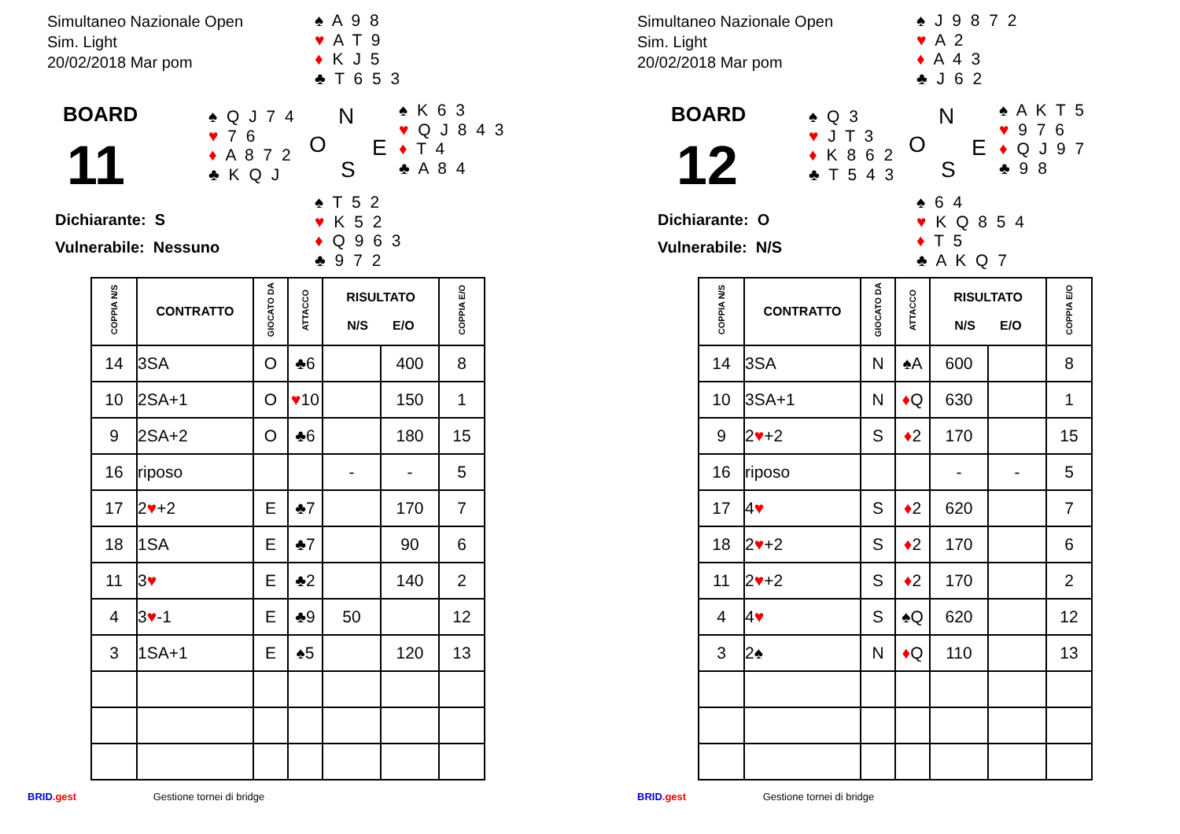Simultaneo Nazionale Open
Sim. Light
20/02/2018 Mar pom
♠ A 9 8
♥ A T 9
♦ K J 5
♣ T 6 5 3
BOARD
11
♠ Q J 7 4
♥ 7 6
♦ A 8 7 2
♣ K Q J
N
O E
S
♠ K 6 3
♥ Q J 8 4 3
♦ T 4
♣ A 8 4
Dichiarante: S
Vulnerabile: Nessuno
♠ T 5 2
♥ K 5 2
♦ Q 9 6 3
♣ 9 7 2
| COPPIA N/S | CONTRATTO | GIOCATO DA | ATTACCO | RISULTATO N/S E/O | | COPPIA E/O |
| --- | --- | --- | --- | --- | --- | --- |
| 14 | 3SA | O | ♣6 | | 400 | 8 |
| 10 | 2SA+1 | O | ♥ 10 | | 150 | 1 |
| 9 | 2SA+2 | O | ♣6 | | 180 | 15 |
| 16 | riposo | | | - | - | 5 |
| 17 | 2 ♥ +2 | E | ♣7 | | 170 | 7 |
| 18 | 1SA | E | ♣7 | | 90 | 6 |
| 11 | 3 ♥ | E | ♣2 | | 140 | 2 |
| 4 | 3 ♥ -1 | E | ♣9 | 50 | | 12 |
| 3 | 1SA+1 | E | ♠5 | | 120 | 13 |
BRID.gest Gestione tornei di bridge
Simultaneo Nazionale Open
Sim. Light
20/02/2018 Mar pom
♠ J 9 8 7 2
♥ A 2
♦ A 4 3
♣ J 6 2
BOARD
12
♠ Q 3
♥ J T 3
♦ K 8 6 2
♣ T 5 4 3
N
O E
S
♠ A K T 5
♥ 9 7 6
♦ Q J 9 7
♣ 9 8
Dichiarante: O
Vulnerabile: N/S
♠ 6 4
♥ K Q 8 5 4
♦ T 5
♣ A K Q 7
| COPPIA N/S | CONTRATTO | GIOCATO DA | ATTACCO | RISULTATO N/S E/O | | COPPIA E/O |
| --- | --- | --- | --- | --- | --- | --- |
| 14 | 3SA | N | ♠A | 600 | | 8 |
| 10 | 3SA+1 | N | ♦ Q | 630 | | 1 |
| 9 | 2 ♥ +2 | S | ♦ 2 | 170 | | 15 |
| 16 | riposo | | | - | - | 5 |
| 17 | 4 ♥ | S | ♦ 2 | 620 | | 7 |
| 18 | 2 ♥ +2 | S | ♦ 2 | 170 | | 6 |
| 11 | 2 ♥ +2 | S | ♦ 2 | 170 | | 2 |
| 4 | 4 ♥ | S | ♠Q | 620 | | 12 |
| 3 | 2♠ | N | ♦ Q | 110 | | 13 |
BRID.gest Gestione tornei di bridge